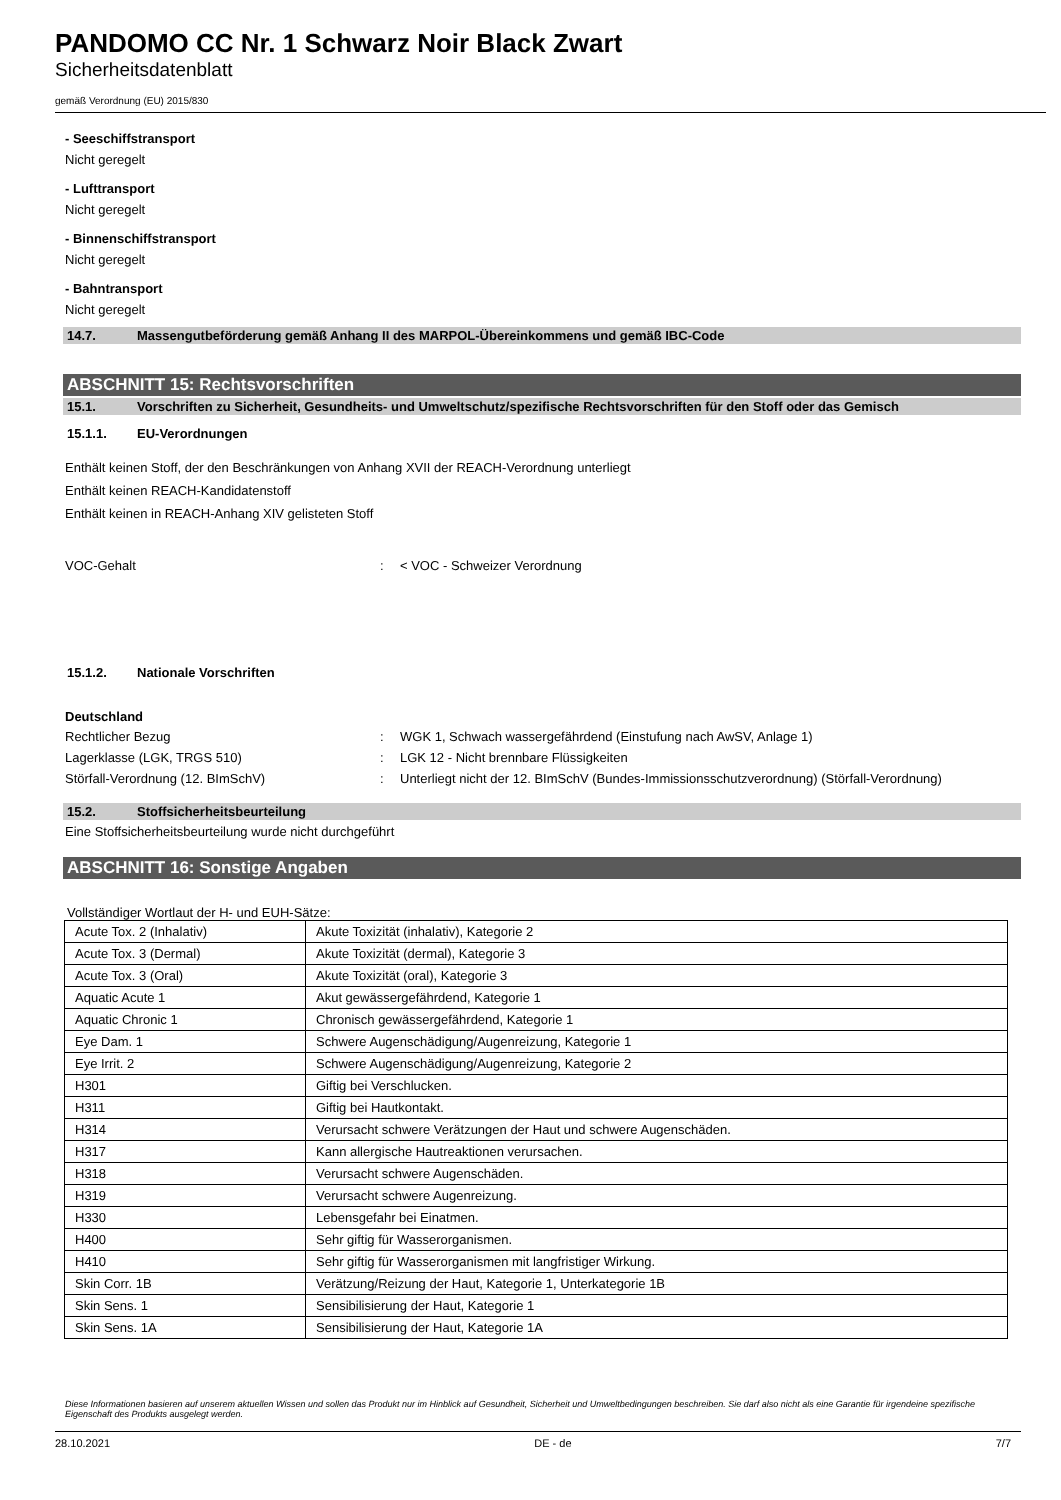PANDOMO CC Nr. 1 Schwarz Noir Black Zwart
Sicherheitsdatenblatt
gemäß Verordnung (EU) 2015/830
- Seeschiffstransport
Nicht geregelt
- Lufttransport
Nicht geregelt
- Binnenschiffstransport
Nicht geregelt
- Bahntransport
Nicht geregelt
14.7. Massengutbeförderung gemäß Anhang II des MARPOL-Übereinkommens und gemäß IBC-Code
ABSCHNITT 15: Rechtsvorschriften
15.1. Vorschriften zu Sicherheit, Gesundheits- und Umweltschutz/spezifische Rechtsvorschriften für den Stoff oder das Gemisch
15.1.1. EU-Verordnungen
Enthält keinen Stoff, der den Beschränkungen von Anhang XVII der REACH-Verordnung unterliegt
Enthält keinen REACH-Kandidatenstoff
Enthält keinen in REACH-Anhang XIV gelisteten Stoff
VOC-Gehalt: < VOC - Schweizer Verordnung
15.1.2. Nationale Vorschriften
Deutschland
Rechtlicher Bezug: WGK 1, Schwach wassergefährdend (Einstufung nach AwSV, Anlage 1)
Lagerklasse (LGK, TRGS 510): LGK 12 - Nicht brennbare Flüssigkeiten
Störfall-Verordnung (12. BImSchV): Unterliegt nicht der 12. BImSchV (Bundes-Immissionsschutzverordnung) (Störfall-Verordnung)
15.2. Stoffsicherheitsbeurteilung
Eine Stoffsicherheitsbeurteilung wurde nicht durchgeführt
ABSCHNITT 16: Sonstige Angaben
Vollständiger Wortlaut der H- und EUH-Sätze:
| Acute Tox. 2 (Inhalativ) | Akute Toxizität (inhalativ), Kategorie 2 |
| Acute Tox. 3 (Dermal) | Akute Toxizität (dermal), Kategorie 3 |
| Acute Tox. 3 (Oral) | Akute Toxizität (oral), Kategorie 3 |
| Aquatic Acute 1 | Akut gewässergefährdend, Kategorie 1 |
| Aquatic Chronic 1 | Chronisch gewässergefährdend, Kategorie 1 |
| Eye Dam. 1 | Schwere Augenschädigung/Augenreizung, Kategorie 1 |
| Eye Irrit. 2 | Schwere Augenschädigung/Augenreizung, Kategorie 2 |
| H301 | Giftig bei Verschlucken. |
| H311 | Giftig bei Hautkontakt. |
| H314 | Verursacht schwere Verätzungen der Haut und schwere Augenschäden. |
| H317 | Kann allergische Hautreaktionen verursachen. |
| H318 | Verursacht schwere Augenschäden. |
| H319 | Verursacht schwere Augenreizung. |
| H330 | Lebensgefahr bei Einatmen. |
| H400 | Sehr giftig für Wasserorganismen. |
| H410 | Sehr giftig für Wasserorganismen mit langfristiger Wirkung. |
| Skin Corr. 1B | Verätzung/Reizung der Haut, Kategorie 1, Unterkategorie 1B |
| Skin Sens. 1 | Sensibilisierung der Haut, Kategorie 1 |
| Skin Sens. 1A | Sensibilisierung der Haut, Kategorie 1A |
Diese Informationen basieren auf unserem aktuellen Wissen und sollen das Produkt nur im Hinblick auf Gesundheit, Sicherheit und Umweltbedingungen beschreiben. Sie darf also nicht als eine Garantie für irgendeine spezifische Eigenschaft des Produkts ausgelegt werden.
28.10.2021 DE - de 7/7